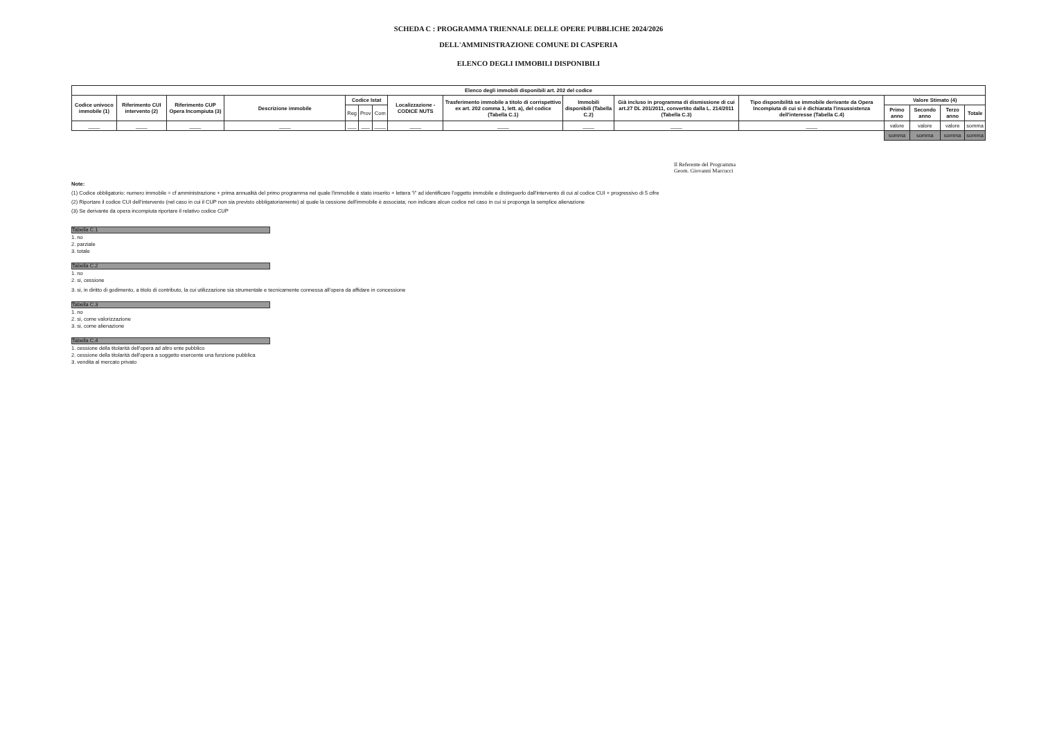SCHEDA C : PROGRAMMA TRIENNALE DELLE OPERE PUBBLICHE 2024/2026
DELL'AMMINISTRAZIONE COMUNE DI CASPERIA
ELENCO DEGLI IMMOBILI DISPONIBILI
| Elenco degli immobili disponibili art. 202 del codice | | | | | | | | | | | | | | | |
| --- | --- | --- | --- | --- | --- | --- | --- | --- | --- | --- | --- | --- | --- | --- | --- |
| Codice univoco immobile (1) | Riferimento CUI intervento (2) | Riferimento CUP Opera Incompiuta (3) | Descrizione immobile | Codice Istat | | | Localizzazione - CODICE NUTS | Trasferimento immobile a titolo di corrispettivo ex art. 202 comma 1, lett. a), del codice (Tabella C.1) | Immobili disponibili (Tabella C.2) | Già incluso in programma di dismissione di cui art.27 DL 201/2011, convertito dalla L. 214/2011 (Tabella C.3) | Tipo disponibilità se immobile derivante da Opera Incompiuta di cui si è dichiarata l'insussistenza dell'interesse (Tabella C.4) | Valore Stimato (4) | | | |
| | | | | Reg | Prov | Com | | | | | | Primo anno | Secondo anno | Terzo anno | Totale |
| ____ | ____ | ____ | ____ | ___ | ___ | ____ | ____ | ____ | ____ | ____ | ____ | valore | valore | valore | somma |
| | | | | | | | | | | | | somma | somma | somma | somma |
Il Referente del Programma
Geom. Giovanni Marcucci
Note:
(1) Codice obbligatorio: numero immobile = cf amministrazione + prima annualità del primo programma nel quale l'immobile è stato inserito + lettera "i" ad identificare l'oggetto immobile e distinguerlo dall'intervento di cui al codice CUI + progressivo di 5 cifre
(2) Riportare il codice CUI dell'intervento (nel caso in cui il CUP non sia previsto obbligatoriamente) al quale la cessione dell'immobile è associata; non indicare alcun codice nel caso in cui si proponga la semplice alienazione
(3) Se derivante da opera incompiuta riportare il relativo codice CUP
Tabella C.1
1. no
2. parziale
3. totale
Tabella C.2
1. no
2. si, cessione
3. si, in diritto di godimento, a titolo di contributo, la cui utilizzazione sia strumentale e tecnicamente connessa all'opera da affidare in concessione
Tabella C.3
1. no
2. si, come valorizzazione
3. si, come alienazione
Tabella C.4
1. cessione della titolarità dell'opera ad altro ente pubblico
2. cessione della titolarità dell'opera a soggetto esercente una funzione pubblica
3. vendita al mercato privato